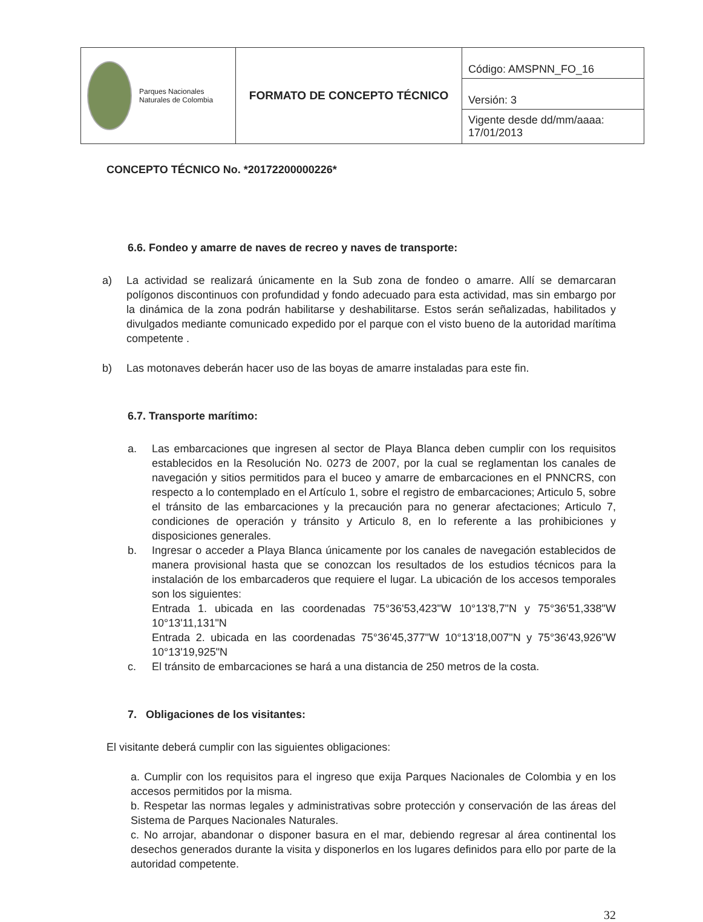| Parques Nacionales Naturales de Colombia | FORMATO DE CONCEPTO TÉCNICO | Código: AMSPNN_FO_16 |
| | | Versión: 3 |
| | | Vigente desde dd/mm/aaaa: 17/01/2013 |
CONCEPTO TÉCNICO No. *20172200000226*
6.6. Fondeo y amarre de naves de recreo y naves de transporte:
a) La actividad se realizará únicamente en la Sub zona de fondeo o amarre. Allí se demarcaran polígonos discontinuos con profundidad y fondo adecuado para esta actividad, mas sin embargo por la dinámica de la zona podrán habilitarse y deshabilitarse. Estos serán señalizadas, habilitados y divulgados mediante comunicado expedido por el parque con el visto bueno de la autoridad marítima competente .
b) Las motonaves deberán hacer uso de las boyas de amarre instaladas para este fin.
6.7. Transporte marítimo:
a. Las embarcaciones que ingresen al sector de Playa Blanca deben cumplir con los requisitos establecidos en la Resolución No. 0273 de 2007, por la cual se reglamentan los canales de navegación y sitios permitidos para el buceo y amarre de embarcaciones en el PNNCRS, con respecto a lo contemplado en el Artículo 1, sobre el registro de embarcaciones; Articulo 5, sobre el tránsito de las embarcaciones y la precaución para no generar afectaciones; Articulo 7, condiciones de operación y tránsito y Articulo 8, en lo referente a las prohibiciones y disposiciones generales.
b. Ingresar o acceder a Playa Blanca únicamente por los canales de navegación establecidos de manera provisional hasta que se conozcan los resultados de los estudios técnicos para la instalación de los embarcaderos que requiere el lugar. La ubicación de los accesos temporales son los siguientes:
Entrada 1. ubicada en las coordenadas 75°36'53,423"W 10°13'8,7"N y 75°36'51,338"W 10°13'11,131"N
Entrada 2. ubicada en las coordenadas 75°36'45,377"W 10°13'18,007"N y 75°36'43,926"W 10°13'19,925"N
c. El tránsito de embarcaciones se hará a una distancia de 250 metros de la costa.
7. Obligaciones de los visitantes:
El visitante deberá cumplir con las siguientes obligaciones:
a. Cumplir con los requisitos para el ingreso que exija Parques Nacionales de Colombia y en los accesos permitidos por la misma.
b. Respetar las normas legales y administrativas sobre protección y conservación de las áreas del Sistema de Parques Nacionales Naturales.
c. No arrojar, abandonar o disponer basura en el mar, debiendo regresar al área continental los desechos generados durante la visita y disponerlos en los lugares definidos para ello por parte de la autoridad competente.
32